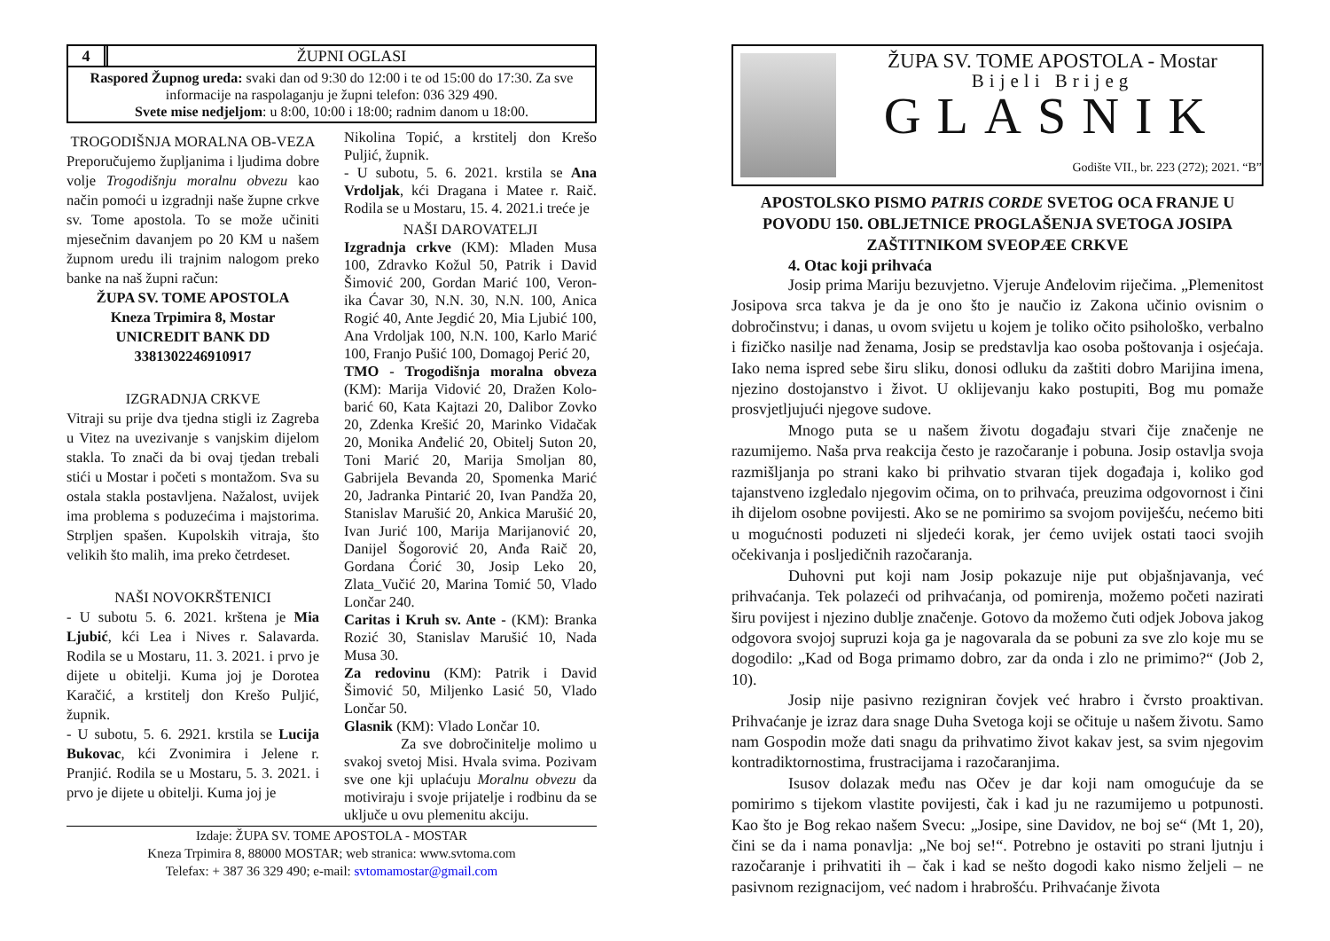4 ŽUPNI OGLASI
Raspored Župnog ureda: svaki dan od 9:30 do 12:00 i te od 15:00 do 17:30. Za sve informacije na raspolaganju je župni telefon: 036 329 490.
Svete mise nedjeljom: u 8:00, 10:00 i 18:00; radnim danom u 18:00.
TROGODIŠNJA MORALNA OB-VEZA
Preporučujemo župljanima i ljudima dobre volje Trogodišnju moralnu obvezu kao način pomoći u izgradnji naše župne crkve sv. Tome apostola. To se može učiniti mjesečnim davanjem po 20 KM u našem župnom uredu ili trajnim nalogom preko banke na naš župni račun:
ŽUPA SV. TOME APOSTOLA
Kneza Trpimira 8, Mostar
UNICREDIT BANK DD
3381302246910917
IZGRADNJA CRKVE
Vitraji su prije dva tjedna stigli iz Zagreba u Vitez na uvezivanje s vanjskim dijelom stakla. To znači da bi ovaj tjedan trebali stići u Mostar i početi s montažom. Sva su ostala stakla postavljena. Nažalost, uvijek ima problema s poduzećima i majstorima. Strpljen spašen. Kupolskih vitraja, što velikih što malih, ima preko četrdeset.
NAŠI NOVOKRŠTENICI
- U subotu 5. 6. 2021. krštena je Mia Ljubić, kći Lea i Nives r. Salavarda. Rodila se u Mostaru, 11. 3. 2021. i prvo je dijete u obitelji. Kuma joj je Dorotea Karačić, a krstitelj don Krešo Puljić, župnik.
- U subotu, 5. 6. 2921. krstila se Lucija Bukovac, kći Zvonimira i Jelene r. Pranjić. Rodila se u Mostaru, 5. 3. 2021. i prvo je dijete u obitelji. Kuma joj je
Nikolina Topić, a krstitelj don Krešo Puljić, župnik.
- U subotu, 5. 6. 2021. krstila se Ana Vrdoljak, kći Dragana i Matee r. Raič. Rodila se u Mostaru, 15. 4. 2021.i treće je
NAŠI DAROVATELJI
Izgradnja crkve (KM): Mladen Musa 100, Zdravko Kožul 50, Patrik i David Šimović 200, Gordan Marić 100, Veron-ika Ćavar 30, N.N. 30, N.N. 100, Anica Rogić 40, Ante Jegdić 20, Mia Ljubić 100, Ana Vrdoljak 100, N.N. 100, Karlo Marić 100, Franjo Pušić 100, Domagoj Perić 20,
TMO - Trogodišnja moralna obveza (KM): Marija Vidović 20, Dražen Kolo-barić 60, Kata Kajtazi 20, Dalibor Zovko 20, Zdenka Krešić 20, Marinko Vidačak 20, Monika Anđelić 20, Obitelj Suton 20, Toni Marić 20, Marija Smoljan 80, Gabrijela Bevanda 20, Spomenka Marić 20, Jadranka Pintarić 20, Ivan Pandža 20, Stanislav Marušić 20, Ankica Marušić 20, Ivan Jurić 100, Marija Marijanović 20, Danijel Šogorović 20, Anđa Raič 20, Gordana Ćorić 30, Josip Leko 20, Zlata_Vučić 20, Marina Tomić 50, Vlado Lončar 240.
Caritas i Kruh sv. Ante - (KM): Branka Rozić 30, Stanislav Marušić 10, Nada Musa 30.
Za redovinu (KM): Patrik i David Šimović 50, Miljenko Lasić 50, Vlado Lončar 50.
Glasnik (KM): Vlado Lončar 10.
Za sve dobročinitelje molimo u svakoj svetoj Misi. Hvala svima. Pozivam sve one kji uplaćuju Moralnu obvezu da motiviraju i svoje prijatelje i rodbinu da se uključe u ovu plemenitu akciju.
Izdaje: ŽUPA SV. TOME APOSTOLA - MOSTAR
Kneza Trpimira 8, 88000 MOSTAR; web stranica: www.svtoma.com
Telefax: + 387 36 329 490; e-mail: svtomamostar@gmail.com
ŽUPA SV. TOME APOSTOLA - Mostar
Bijeli Brijeg
GLASNIK
Godište VII., br. 223 (272); 2021. “B”
APOSTOLSKO PISMO PATRIS CORDE SVETOG OCA FRANJE U POVODU 150. OBLJETNICE PROGLAŠENJA SVETOGA JOSIPA ZAŠTITNIKOM SVEOPÆE CRKVE
4. Otac koji prihvaća
Josip prima Mariju bezuvjetno. Vjeruje Anđelovim riječima. „Plemenitost Josipova srca takva je da je ono što je naučio iz Zakona učinio ovisnim o dobročinstvu; i danas, u ovom svijetu u kojem je toliko očito psihološko, verbalno i fizičko nasilje nad ženama, Josip se predstavlja kao osoba poštovanja i osjećaja. Iako nema ispred sebe širu sliku, donosi odluku da zaštiti dobro Marijina imena, njezino dostojanstvo i život. U oklijevanju kako postupiti, Bog mu pomaže prosvjetljujući njegove sudove.
Mnogo puta se u našem životu događaju stvari čije značenje ne razumijemo. Naša prva reakcija često je razočaranje i pobuna. Josip ostavlja svoja razmišljanja po strani kako bi prihvatio stvaran tijek događaja i, koliko god tajanstveno izgledalo njegovim očima, on to prihvaća, preuzima odgovornost i čini ih dijelom osobne povijesti. Ako se ne pomirimo sa svojom poviješću, nećemo biti u mogućnosti poduzeti ni sljedeći korak, jer ćemo uvijek ostati taoci svojih očekivanja i posljedičnih razočaranja.
Duhovni put koji nam Josip pokazuje nije put objašnjavanja, već prihvaćanja. Tek polazeći od prihvaćanja, od pomirenja, možemo početi nazirati širu povijest i njezino dublje značenje. Gotovo da možemo čuti odjek Jobova jakog odgovora svojoj supruzi koja ga je nagovarala da se pobuni za sve zlo koje mu se dogodilo: „Kad od Boga primamo dobro, zar da onda i zlo ne primimo?“ (Job 2, 10).
Josip nije pasivno rezigniran čovjek već hrabro i čvrsto proaktivan. Prihvaćanje je izraz dara snage Duha Svetoga koji se očituje u našem životu. Samo nam Gospodin može dati snagu da prihvatimo život kakav jest, sa svim njegovim kontradiktornostima, frustracijama i razočaranjima.
Isusov dolazak među nas Očev je dar koji nam omogućuje da se pomirimo s tijekom vlastite povijesti, čak i kad ju ne razumijemo u potpunosti. Kao što je Bog rekao našem Svecu: „Josipe, sine Davidov, ne boj se“ (Mt 1, 20), čini se da i nama ponavlja: „Ne boj se!“. Potrebno je ostaviti po strani ljutnju i razočaranje i prihvatiti ih – čak i kad se nešto dogodi kako nismo željeli – ne pasivnom rezignacijom, već nadom i hrabrošću. Prihvaćanje života